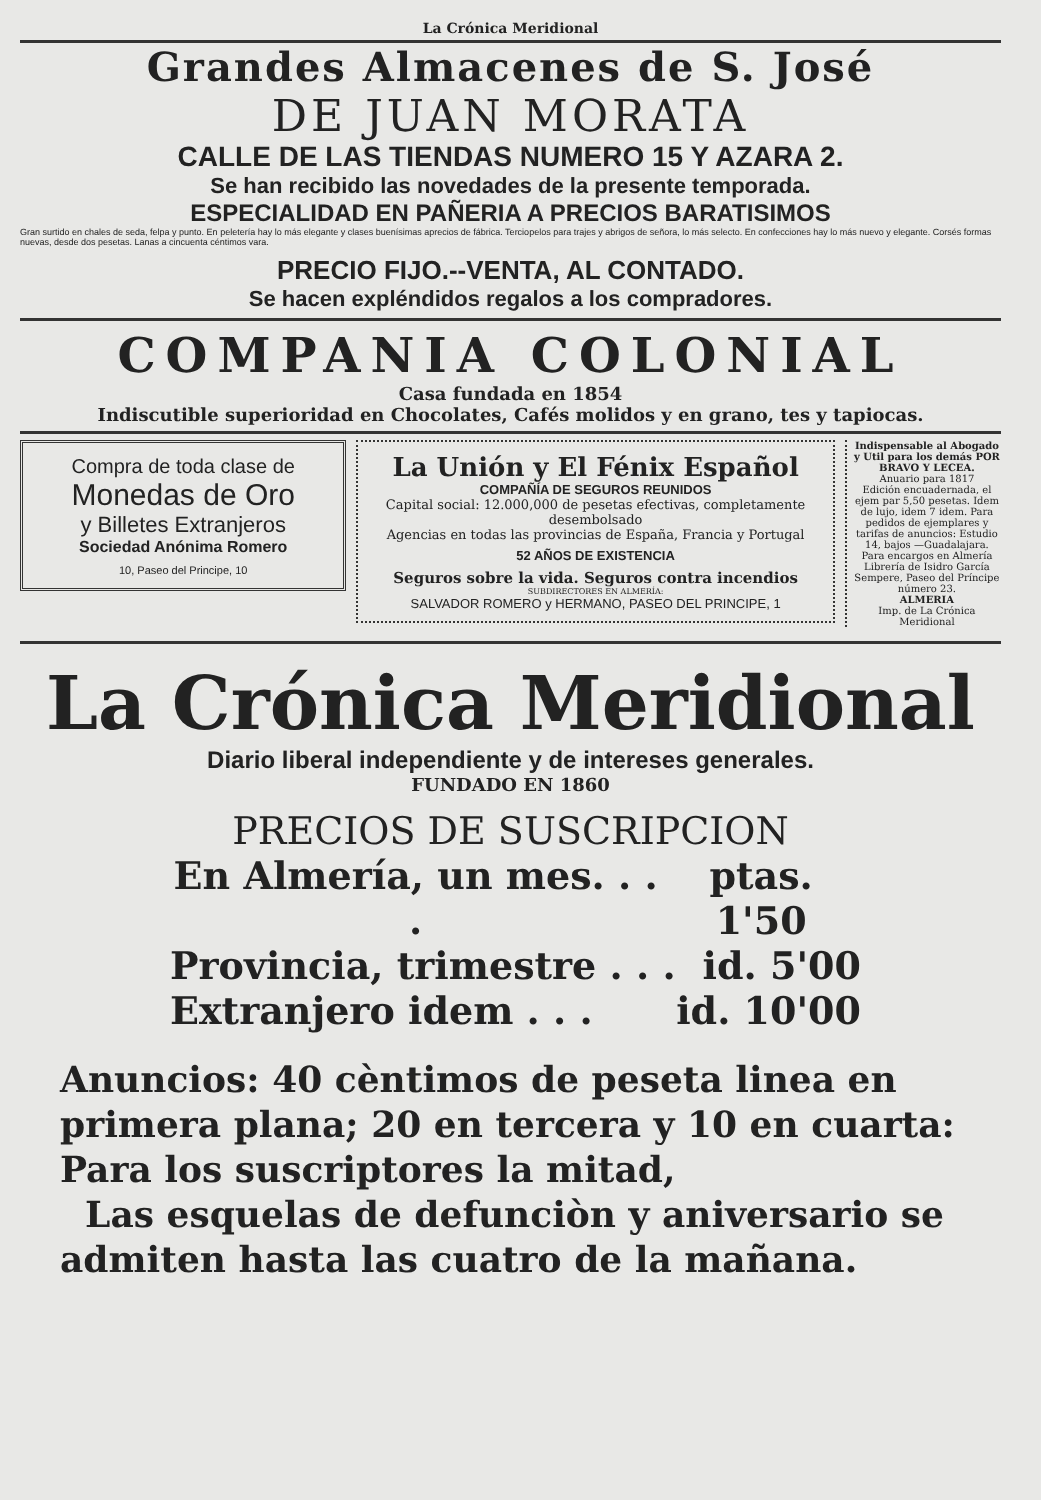La Crónica Meridional
Grandes Almacenes de S. José
DE JUAN MORATA
CALLE DE LAS TIENDAS NUMERO 15 Y AZARA 2.
Se han recibido las novedades de la presente temporada.
ESPECIALIDAD EN PAÑERIA A PRECIOS BARATISIMOS
Gran surtido en chales de seda, felpa y punto. En peletería hay lo más elegante y clases buenísimas aprecios de fábrica. Terciopelos para trajes y abrigos de señora, lo más selecto. En confecciones hay lo más nuevo y elegante. Corsés formas nuevas, desde dos pesetas. Lanas a cincuenta céntimos vara.
PRECIO FIJO.--VENTA, AL CONTADO.
Se hacen expléndidos regalos a los compradores.
COMPANIA COLONIAL
Casa fundada en 1854
Indiscutible superioridad en Chocolates, Cafés molidos y en grano, tes y tapiocas.
Compra de toda clase de
Monedas de Oro
y Billetes Extranjeros
Sociedad Anónima Romero
10, Paseo del Principe, 10
La Unión y El Fénix Español
COMPAÑÍA DE SEGUROS REUNIDOS
Capital social: 12.000,000 de pesetas efectivas, completamente desembolsado
Agencias en todas las provincias de España, Francia y Portugal
52 AÑOS DE EXISTENCIA
Seguros sobre la vida. Seguros contra incendios
SUBDIRECTORES EN ALMERÍA:
SALVADOR ROMERO y HERMANO, PASEO DEL PRINCIPE, 1
Indispensable al Abogado y Util para los demás POR
BRAVO Y LECEA.
Anuario para 1817
Edición encuadernada, el ejem par 5,50 pesetas. Idem de lujo, idem 7 idem. Para pedidos de ejemplares y tarifas de anuncios: Estudio 14, bajos —Guadalajara. Para encargos en Almería Librería de Isidro García Sempere, Paseo del Príncipe número 23.
ALMERIA
Imp. de La Crónica Meridional
La Crónica Meridional
Diario liberal independiente y de intereses generales.
FUNDADO EN 1860
PRECIOS DE SUSCRIPCION
En Almería, un mes. . . . ptas. 1'50
Provincia, trimestre . . . id. 5'00
Extranjero idem . . . id. 10'00
Anuncios: 40 cèntimos de peseta linea en primera plana; 20 en tercera y 10 en cuarta: Para los suscriptores la mitad,
Las esquelas de defunciòn y aniversario se admiten hasta las cuatro de la mañana.